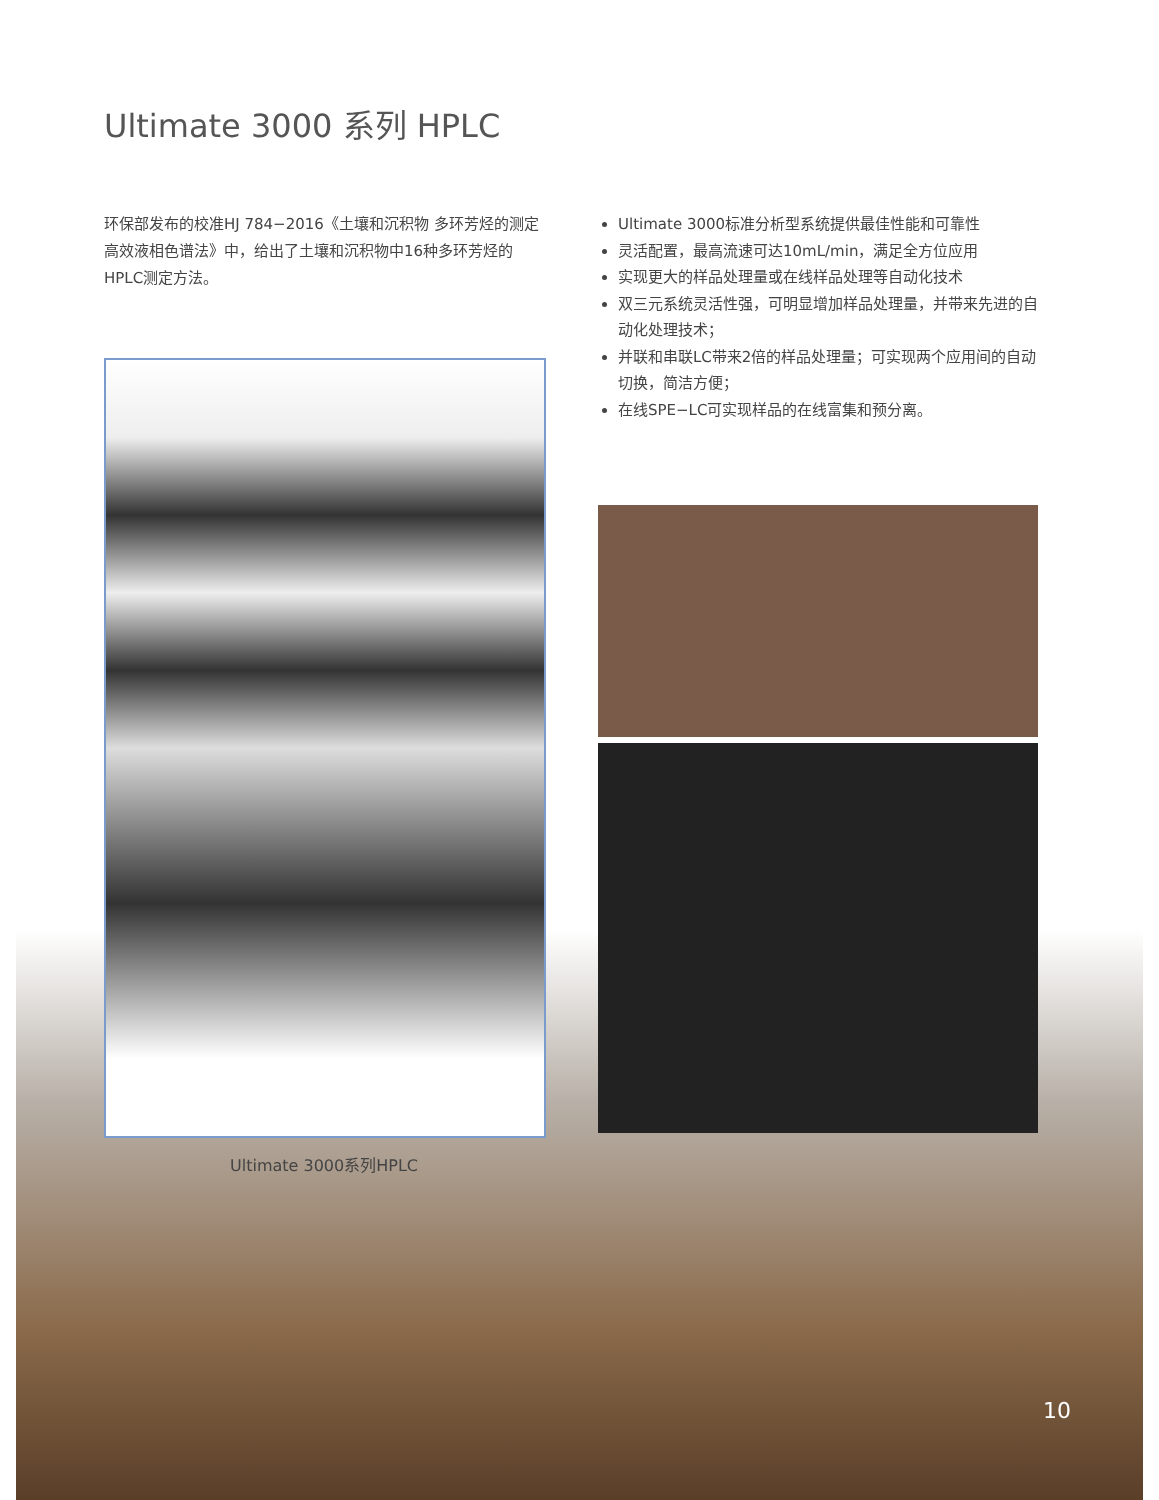Ultimate 3000 系列 HPLC
环保部发布的校准HJ 784−2016《土壤和沉积物 多环芳烃的测定 高效液相色谱法》中，给出了土壤和沉积物中16种多环芳烃的HPLC测定方法。
Ultimate 3000系列HPLC
Ultimate 3000标准分析型系统提供最佳性能和可靠性
灵活配置，最高流速可达10mL/min，满足全方位应用
实现更大的样品处理量或在线样品处理等自动化技术
双三元系统灵活性强，可明显增加样品处理量，并带来先进的自动化处理技术；
并联和串联LC带来2倍的样品处理量；可实现两个应用间的自动切换，简洁方便；
在线SPE−LC可实现样品的在线富集和预分离。
10